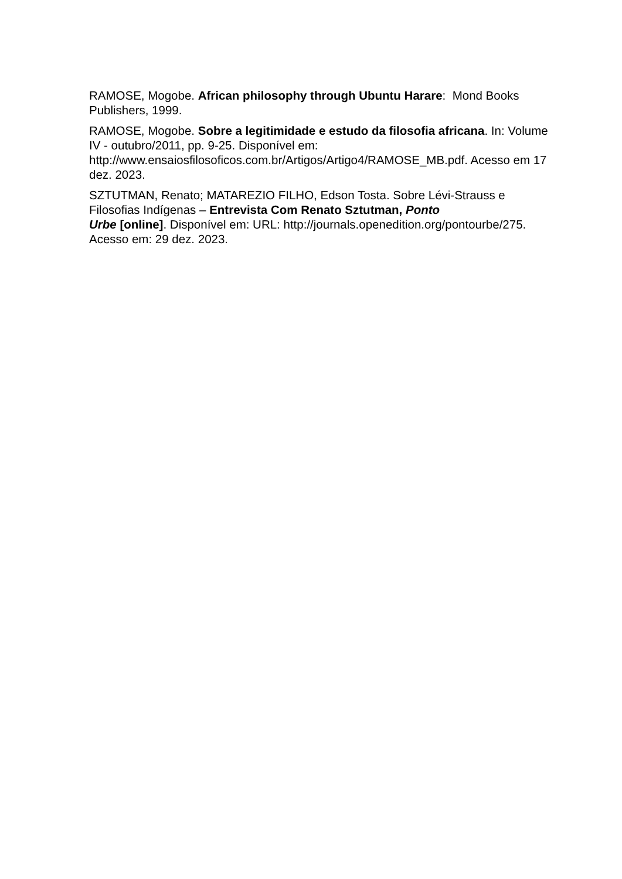RAMOSE, Mogobe. African philosophy through Ubuntu Harare: Mond Books Publishers, 1999.
RAMOSE, Mogobe. Sobre a legitimidade e estudo da filosofia africana. In: Volume IV - outubro/2011, pp. 9-25. Disponível em: http://www.ensaiosfilosoficos.com.br/Artigos/Artigo4/RAMOSE_MB.pdf. Acesso em 17 dez. 2023.
SZTUTMAN, Renato; MATAREZIO FILHO, Edson Tosta. Sobre Lévi-Strauss e Filosofias Indígenas – Entrevista Com Renato Sztutman, Ponto
Urbe [online]. Disponível em: URL: http://journals.openedition.org/pontourbe/275. Acesso em: 29 dez. 2023.